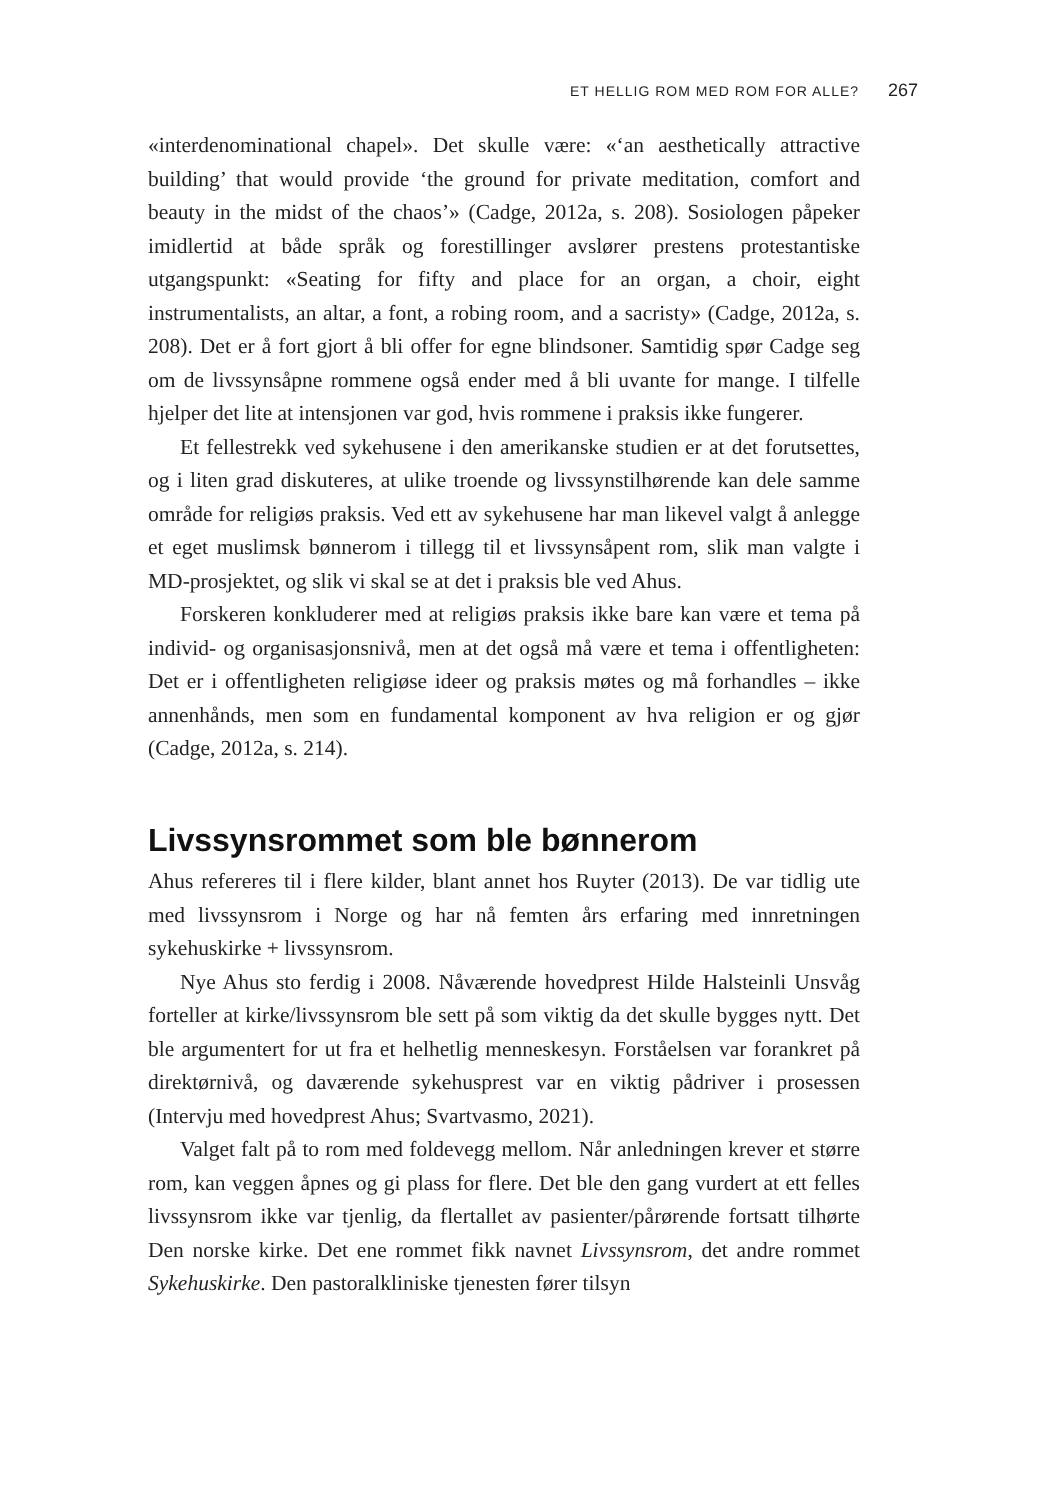ET HELLIG ROM MED ROM FOR ALLE? 267
«interdenominational chapel». Det skulle være: «‘an aesthetically attractive building’ that would provide ‘the ground for private meditation, comfort and beauty in the midst of the chaos’» (Cadge, 2012a, s. 208). Sosiologen påpeker imidlertid at både språk og forestillinger avslører prestens protestantiske utgangspunkt: «Seating for fifty and place for an organ, a choir, eight instrumentalists, an altar, a font, a robing room, and a sacristy» (Cadge, 2012a, s. 208). Det er å fort gjort å bli offer for egne blindsoner. Samtidig spør Cadge seg om de livssynsåpne rommene også ender med å bli uvante for mange. I tilfelle hjelper det lite at intensjonen var god, hvis rommene i praksis ikke fungerer.
Et fellestrekk ved sykehusene i den amerikanske studien er at det forutsettes, og i liten grad diskuteres, at ulike troende og livssynstilhørende kan dele samme område for religiøs praksis. Ved ett av sykehusene har man likevel valgt å anlegge et eget muslimsk bønnerom i tillegg til et livssynsåpent rom, slik man valgte i MD-prosjektet, og slik vi skal se at det i praksis ble ved Ahus.
Forskeren konkluderer med at religiøs praksis ikke bare kan være et tema på individ- og organisasjonsnivå, men at det også må være et tema i offentligheten: Det er i offentligheten religiøse ideer og praksis møtes og må forhandles – ikke annenhånds, men som en fundamental komponent av hva religion er og gjør (Cadge, 2012a, s. 214).
Livssynsrommet som ble bønnerom
Ahus refereres til i flere kilder, blant annet hos Ruyter (2013). De var tidlig ute med livssynsrom i Norge og har nå femten års erfaring med innretningen sykehuskirke + livssynsrom.
Nye Ahus sto ferdig i 2008. Nåværende hovedprest Hilde Halsteinli Unsvåg forteller at kirke/livssynsrom ble sett på som viktig da det skulle bygges nytt. Det ble argumentert for ut fra et helhetlig menneskesyn. Forståelsen var forankret på direktørnivå, og daværende sykehusprest var en viktig pådriver i prosessen (Intervju med hovedprest Ahus; Svartvasmo, 2021).
Valget falt på to rom med foldevegg mellom. Når anledningen krever et større rom, kan veggen åpnes og gi plass for flere. Det ble den gang vurdert at ett felles livssynsrom ikke var tjenlig, da flertallet av pasienter/pårørende fortsatt tilhørte Den norske kirke. Det ene rommet fikk navnet Livssynsrom, det andre rommet Sykehuskirke. Den pastoralkliniske tjenesten fører tilsyn